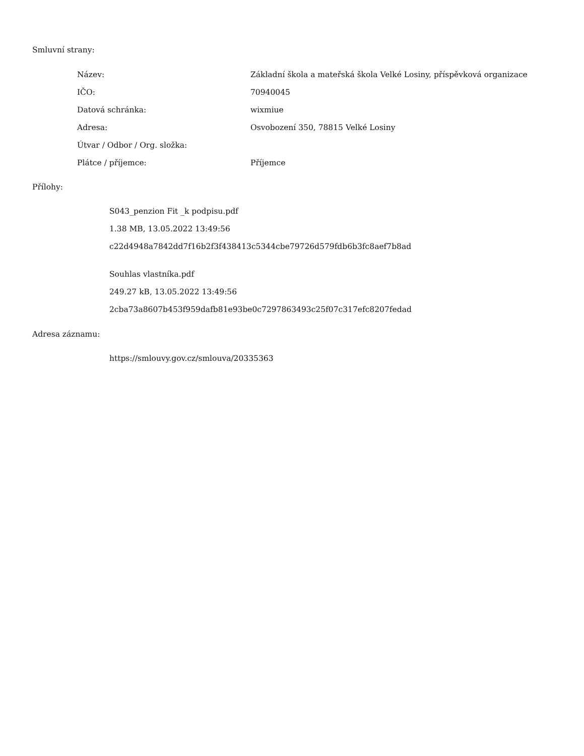Smluvní strany:
| Název: | Základní škola a mateřská škola Velké Losiny, příspěvková organizace |
| IČO: | 70940045 |
| Datová schránka: | wixmiue |
| Adresa: | Osvobození 350, 78815 Velké Losiny |
| Útvar / Odbor / Org. složka: | |
| Plátce / příjemce: | Příjemce |
Přílohy:
S043_penzion Fit _k podpisu.pdf
1.38 MB, 13.05.2022 13:49:56
c22d4948a7842dd7f16b2f3f438413c5344cbe79726d579fdb6b3fc8aef7b8ad
Souhlas vlastníka.pdf
249.27 kB, 13.05.2022 13:49:56
2cba73a8607b453f959dafb81e93be0c7297863493c25f07c317efc8207fedad
Adresa záznamu:
https://smlouvy.gov.cz/smlouva/20335363